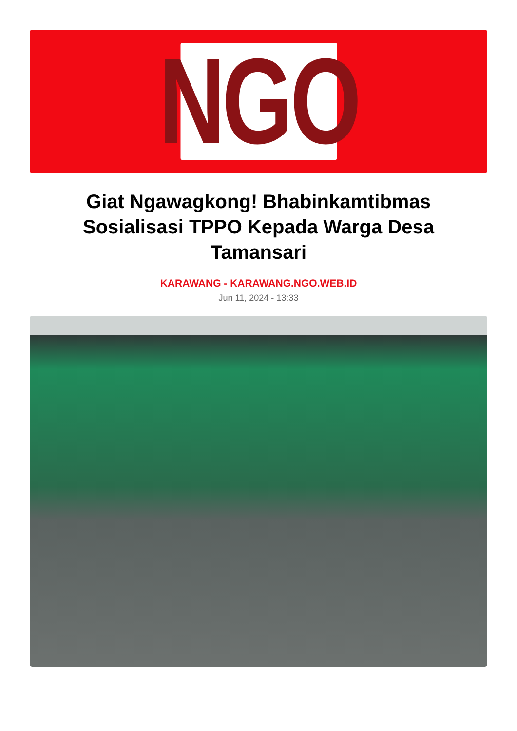NGO
Giat Ngawagkong! Bhabinkamtibmas Sosialisasi TPPO Kepada Warga Desa Tamansari
KARAWANG - KARAWANG.NGO.WEB.ID
Jun 11, 2024 - 13:33